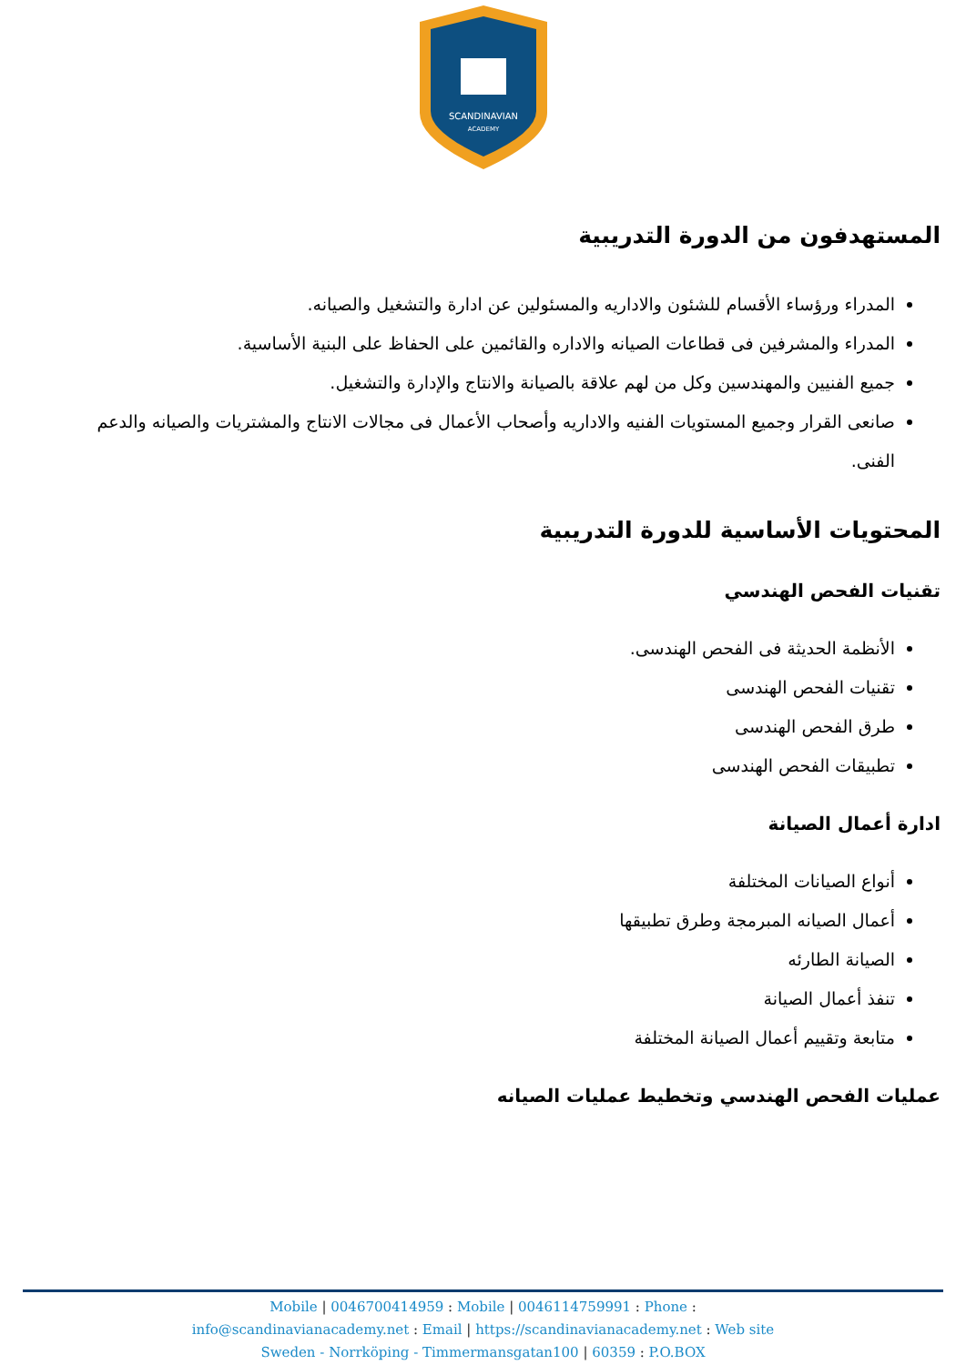SCANDINAVIAN
ACADEMY
المستهدفون من الدورة التدريبية
المدراء ورؤساء الأقسام للشئون والاداريه والمسئولين عن ادارة والتشغيل والصيانه.
المدراء والمشرفين فى قطاعات الصيانه والاداره والقائمين على الحفاظ على البنية الأساسية.
جميع الفنيين والمهندسين وكل من لهم علاقة بالصيانة والانتاج والإدارة والتشغيل.
صانعى القرار وجميع المستويات الفنيه والاداريه وأصحاب الأعمال فى مجالات الانتاج والمشتريات والصيانه والدعم الفنى.
المحتويات الأساسية للدورة التدريبية
تقنيات الفحص الهندسي
الأنظمة الحديثة فى الفحص الهندسى.
تقنيات الفحص الهندسى
طرق الفحص الهندسى
تطبيقات الفحص الهندسى
ادارة أعمال الصيانة
أنواع الصيانات المختلفة
أعمال الصيانه المبرمجة وطرق تطبيقها
الصيانة الطارئه
تنفذ أعمال الصيانة
متابعة وتقييم أعمال الصيانة المختلفة
عمليات الفحص الهندسي وتخطيط عمليات الصيانه
Mobile | 0046700414959 : Mobile | 0046114759991 : Phone :
info@scandinavianacademy.net : Email | https://scandinavianacademy.net : Web site
Sweden - Norrköping - Timmermansgatan100 | 60359 : P.O.BOX